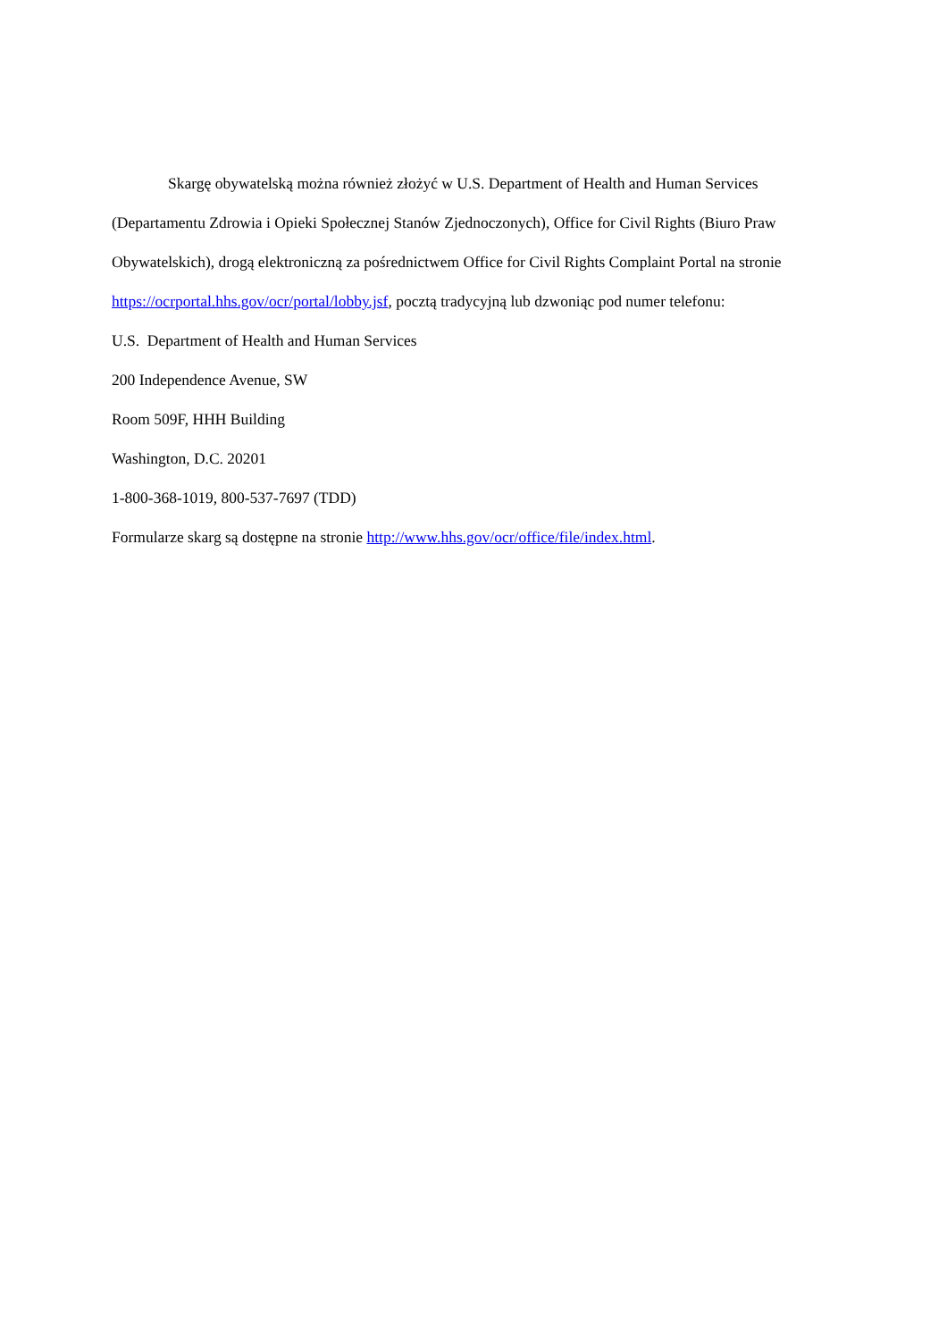Skargę obywatelską można również złożyć w U.S. Department of Health and Human Services (Departamentu Zdrowia i Opieki Społecznej Stanów Zjednoczonych), Office for Civil Rights (Biuro Praw Obywatelskich), drogą elektroniczną za pośrednictwem Office for Civil Rights Complaint Portal na stronie https://ocrportal.hhs.gov/ocr/portal/lobby.jsf, pocztą tradycyjną lub dzwoniąc pod numer telefonu:
U.S. Department of Health and Human Services
200 Independence Avenue, SW
Room 509F, HHH Building
Washington, D.C. 20201
1-800-368-1019, 800-537-7697 (TDD)
Formularze skarg są dostępne na stronie http://www.hhs.gov/ocr/office/file/index.html.